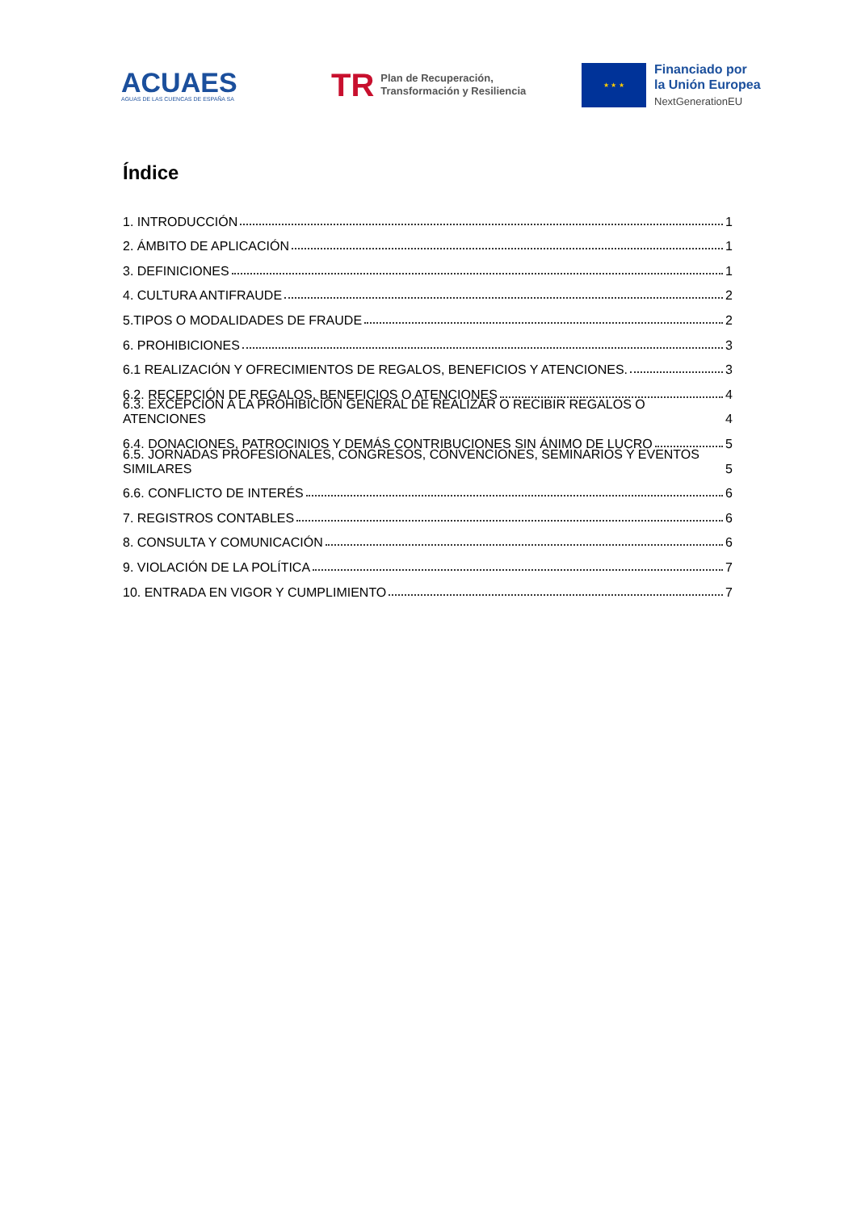ACUAES
AGUAS DE LAS CUENCAS DE ESPAÑA SA
TR Plan de Recuperación,
Transformación y Resiliencia
★ ★ ★
Financiado por
la Unión Europea
NextGenerationEU
Índice
1. INTRODUCCIÓN 1
2. ÁMBITO DE APLICACIÓN 1
3. DEFINICIONES 1
4. CULTURA ANTIFRAUDE 2
5.TIPOS O MODALIDADES DE FRAUDE 2
6. PROHIBICIONES 3
6.1 REALIZACIÓN Y OFRECIMIENTOS DE REGALOS, BENEFICIOS Y ATENCIONES. 3
6.2. RECEPCIÓN DE REGALOS, BENEFICIOS O ATENCIONES 4
6.3. EXCEPCIÓN A LA PROHIBICIÓN GENERAL DE REALIZAR O RECIBIR REGALOS O ATENCIONES 4
6.4. DONACIONES, PATROCINIOS Y DEMÁS CONTRIBUCIONES SIN ÁNIMO DE LUCRO 5
6.5. JORNADAS PROFESIONALES, CONGRESOS, CONVENCIONES, SEMINARIOS Y EVENTOS SIMILARES 5
6.6. CONFLICTO DE INTERÉS 6
7. REGISTROS CONTABLES 6
8. CONSULTA Y COMUNICACIÓN 6
9. VIOLACIÓN DE LA POLÍTICA 7
10. ENTRADA EN VIGOR Y CUMPLIMIENTO 7